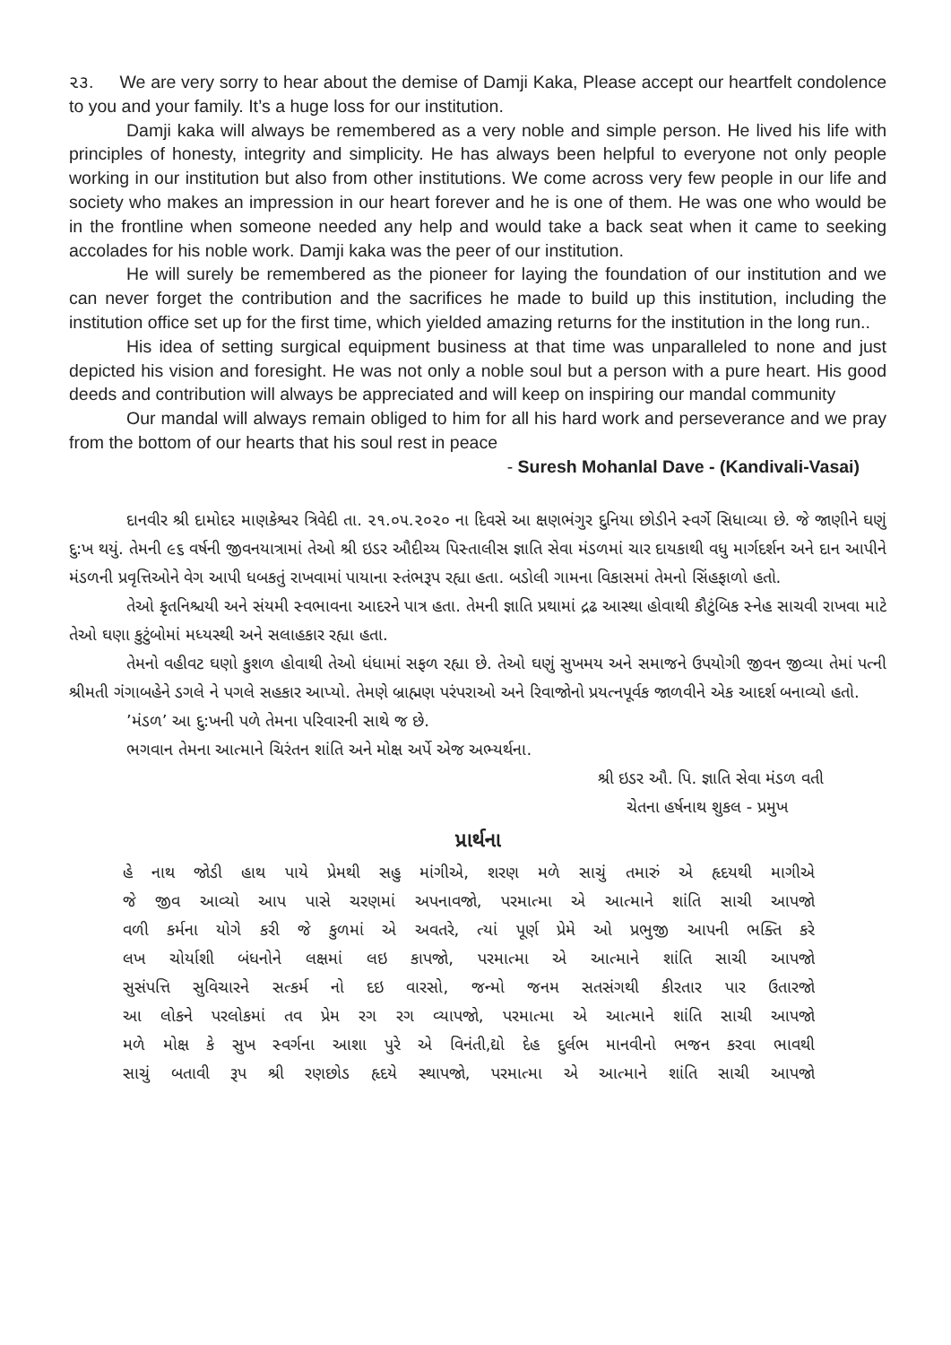૨૩. We are very sorry to hear about the demise of Damji Kaka, Please accept our heartfelt condolence to you and your family. It’s a huge loss for our institution.
Damji kaka will always be remembered as a very noble and simple person. He lived his life with principles of honesty, integrity and simplicity. He has always been helpful to everyone not only people working in our institution but also from other institutions. We come across very few people in our life and society who makes an impression in our heart forever and he is one of them. He was one who would be in the frontline when someone needed any help and would take a back seat when it came to seeking accolades for his noble work. Damji kaka was the peer of our institution.
He will surely be remembered as the pioneer for laying the foundation of our institution and we can never forget the contribution and the sacrifices he made to build up this institution, including the institution office set up for the first time, which yielded amazing returns for the institution in the long run..
His idea of setting surgical equipment business at that time was unparalleled to none and just depicted his vision and foresight. He was not only a noble soul but a person with a pure heart. His good deeds and contribution will always be appreciated and will keep on inspiring our mandal community
Our mandal will always remain obliged to him for all his hard work and perseverance and we pray from the bottom of our hearts that his soul rest in peace
- Suresh Mohanlal Dave - (Kandivali-Vasai)
દાનવીર શ્રી દામોદર માણકેશ્વર ત્રિવેદી તા. ૨૧.૦૫.૨૦૨૦ ના દિવસે આ ક્ષણભંગુર દુનિયા છોડીને સ્વર્ગે સિધાવ્યા છે. જે જાણીને ઘણું દુ:ખ થયું. તેમની ૯૬ વર્ષની જીવનયાત્રામાં તેઓ શ્રી ઇડર ઔદીચ્ય પિસ્તાલીસ જ્ઞાતિ સેવા મંડળમાં ચાર દાયકાથી વધુ માર્ગદર્શન અને દાન આપીને મંડળની પ્રવૃત્તિઓને વેગ આપી ધબકતું રાખવામાં પાયાના સ્તંભરૂપ રહ્યા હતા. બડોલી ગામના વિકાસમાં તેમનો સિંહફાળો હતો.
તેઓ કૃતનિશ્ચયી અને સંયમી સ્વભાવના આદરને પાત્ર હતા. તેમની જ્ઞાતિ પ્રથામાં દ્રઢ આસ્થા હોવાથી કૌટુંબિક સ્નેહ સાચવી રાખવા માટે તેઓ ઘણા કુટુંબોમાં મધ્યસ્થી અને સલાહકાર રહ્યા હતા.
તેમનો વહીવટ ઘણો કુશળ હોવાથી તેઓ ધંધામાં સફળ રહ્યા છે. તેઓ ઘણું સુખમય અને સમાજને ઉપયોગી જીવન જીવ્યા તેમાં પત્ની શ્રીમતી ગંગાબહેને ડગલે ને પગલે સહકાર આપ્યો. તેમણે બ્રાહ્મણ પરંપરાઓ અને રિવાજોનો પ્રયત્નપૂર્વક જાળવીને એક આદર્શ બનાવ્યો હતો.
’મંડળ’ આ દુ:ખની પળે તેમના પરિવારની સાથે જ છે.
ભગવાન તેમના આત્માને ચિરંતન શાંતિ અને મોક્ષ અર્પે એજ અભ્યર્થના.
શ્રી ઇડર ઔ. પિ. જ્ઞાતિ સેવા મંડળ વતી
ચેતના હર્ષનાથ શુકલ - પ્રમુખ
પ્રાર્થના
હે નાથ જોડી હાથ પાયે પ્રેમથી સહુ માંગીએ, શરણ મળે સાચું તમારું એ હૃદયથી માગીએ
જે જીવ આવ્યો આપ પાસે ચરણમાં અપનાવજો, પરમાત્મા એ આત્માને શાંતિ સાચી આપજો
વળી કર્મના યોગે કરી જે કુળમાં એ અવતરે, ત્યાં પૂર્ણ પ્રેમે ઓ પ્રભુજી આપની ભક્તિ કરે
લખ ચોર્યાશી બંધનોને લક્ષમાં લઇ કાપજો, પરમાત્મા એ આત્માને શાંતિ સાચી આપજો
સુસંપત્તિ સુવિચારને સત્કર્મ નો દઇ વારસો, જન્મો જનમ સતસંગથી કીરતાર પાર ઉતારજો
આ લોકને પરલોકમાં તવ પ્રેમ રગ રગ વ્યાપજો, પરમાત્મા એ આત્માને શાંતિ સાચી આપજો
મળે મોક્ષ કે સુખ સ્વર્ગના આશા પુરે એ વિનંતી,દ્યો દેહ દુર્લભ માનવીનો ભજન કરવા ભાવથી
સાચું બતાવી રૂપ શ્રી રણછોડ હૃદયે સ્થાપજો, પરમાત્મા એ આત્માને શાંતિ સાચી આપજો